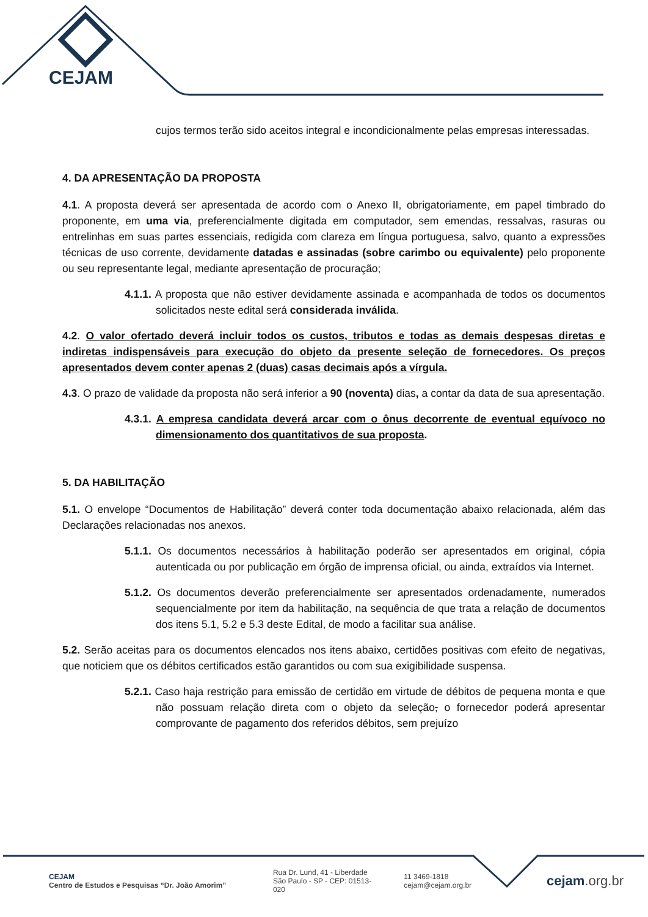CEJAM
cujos termos terão sido aceitos integral e incondicionalmente pelas empresas interessadas.
4. DA APRESENTAÇÃO DA PROPOSTA
4.1. A proposta deverá ser apresentada de acordo com o Anexo II, obrigatoriamente, em papel timbrado do proponente, em uma via, preferencialmente digitada em computador, sem emendas, ressalvas, rasuras ou entrelinhas em suas partes essenciais, redigida com clareza em língua portuguesa, salvo, quanto a expressões técnicas de uso corrente, devidamente datadas e assinadas (sobre carimbo ou equivalente) pelo proponente ou seu representante legal, mediante apresentação de procuração;
4.1.1. A proposta que não estiver devidamente assinada e acompanhada de todos os documentos solicitados neste edital será considerada inválida.
4.2. O valor ofertado deverá incluir todos os custos, tributos e todas as demais despesas diretas e indiretas indispensáveis para execução do objeto da presente seleção de fornecedores. Os preços apresentados devem conter apenas 2 (duas) casas decimais após a vírgula.
4.3. O prazo de validade da proposta não será inferior a 90 (noventa) dias, a contar da data de sua apresentação.
4.3.1. A empresa candidata deverá arcar com o ônus decorrente de eventual equívoco no dimensionamento dos quantitativos de sua proposta.
5. DA HABILITAÇÃO
5.1. O envelope “Documentos de Habilitação” deverá conter toda documentação abaixo relacionada, além das Declarações relacionadas nos anexos.
5.1.1. Os documentos necessários à habilitação poderão ser apresentados em original, cópia autenticada ou por publicação em órgão de imprensa oficial, ou ainda, extraídos via Internet.
5.1.2. Os documentos deverão preferencialmente ser apresentados ordenadamente, numerados sequencialmente por item da habilitação, na sequência de que trata a relação de documentos dos itens 5.1, 5.2 e 5.3 deste Edital, de modo a facilitar sua análise.
5.2. Serão aceitas para os documentos elencados nos itens abaixo, certidões positivas com efeito de negativas, que noticiem que os débitos certificados estão garantidos ou com sua exigibilidade suspensa.
5.2.1. Caso haja restrição para emissão de certidão em virtude de débitos de pequena monta e que não possuam relação direta com o objeto da seleção, o fornecedor poderá apresentar comprovante de pagamento dos referidos débitos, sem prejuízo
CEJAM
Centro de Estudos e Pesquisas “Dr. João Amorim”
Rua Dr. Lund, 41 - Liberdade
São Paulo - SP - CEP: 01513-020
11 3469-1818
cejam@cejam.org.br
cejam.org.br